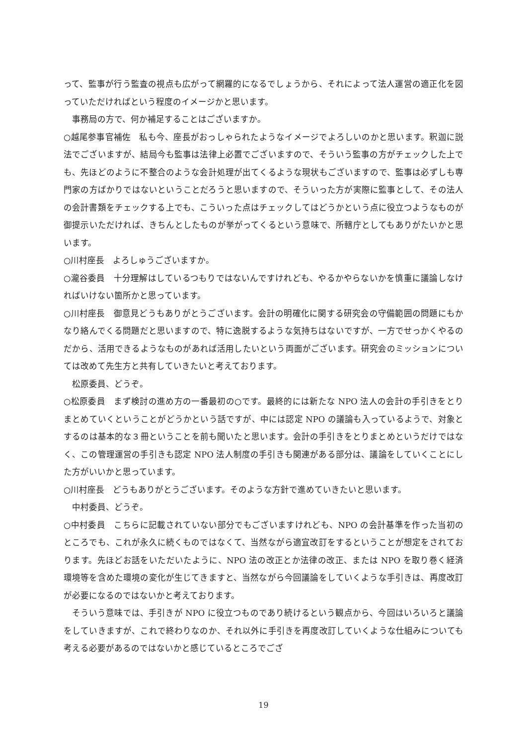って、監事が行う監査の視点も広がって網羅的になるでしょうから、それによって法人運営の適正化を図っていただければという程度のイメージかと思います。
事務局の方で、何か補足することはございますか。
○越尾参事官補佐　私も今、座長がおっしゃられたようなイメージでよろしいのかと思います。釈迦に説法でございますが、結局今も監事は法律上必置でございますので、そういう監事の方がチェックした上でも、先ほどのように不整合のような会計処理が出てくるような現状もございますので、監事は必ずしも専門家の方ばかりではないということだろうと思いますので、そういった方が実際に監事として、その法人の会計書類をチェックする上でも、こういった点はチェックしてはどうかという点に役立つようなものが御提示いただければ、きちんとしたものが挙がってくるという意味で、所轄庁としてもありがたいかと思います。
○川村座長　よろしゅうございますか。
○瀧谷委員　十分理解はしているつもりではないんですけれども、やるかやらないかを慎重に議論しなければいけない箇所かと思っています。
○川村座長　御意見どうもありがとうございます。会計の明確化に関する研究会の守備範囲の問題にもかなり絡んでくる問題だと思いますので、特に逸脱するような気持ちはないですが、一方でせっかくやるのだから、活用できるようなものがあれば活用したいという両面がございます。研究会のミッションについては改めて先生方と共有していきたいと考えております。
松原委員、どうぞ。
○松原委員　まず検討の進め方の一番最初の○です。最終的には新たな NPO 法人の会計の手引きをとりまとめていくということがどうかという話ですが、中には認定 NPO の議論も入っているようで、対象とするのは基本的な３冊ということを前も聞いたと思います。会計の手引きをとりまとめというだけではなく、この管理運営の手引きも認定 NPO 法人制度の手引きも関連がある部分は、議論をしていくことにした方がいいかと思っています。
○川村座長　どうもありがとうございます。そのような方針で進めていきたいと思います。
中村委員、どうぞ。
○中村委員　こちらに記載されていない部分でもございますけれども、NPO の会計基準を作った当初のところでも、これが永久に続くものではなくて、当然ながら適宜改訂をするということが想定をされております。先ほどお話をいただいたように、NPO 法の改正とか法律の改正、または NPO を取り巻く経済環境等を含めた環境の変化が生じてきますと、当然ながら今回議論をしていくような手引きは、再度改訂が必要になるのではないかと考えております。
そういう意味では、手引きが NPO に役立つものであり続けるという観点から、今回はいろいろと議論をしていきますが、これで終わりなのか、それ以外に手引きを再度改訂していくような仕組みについても考える必要があるのではないかと感じているところでござ
19